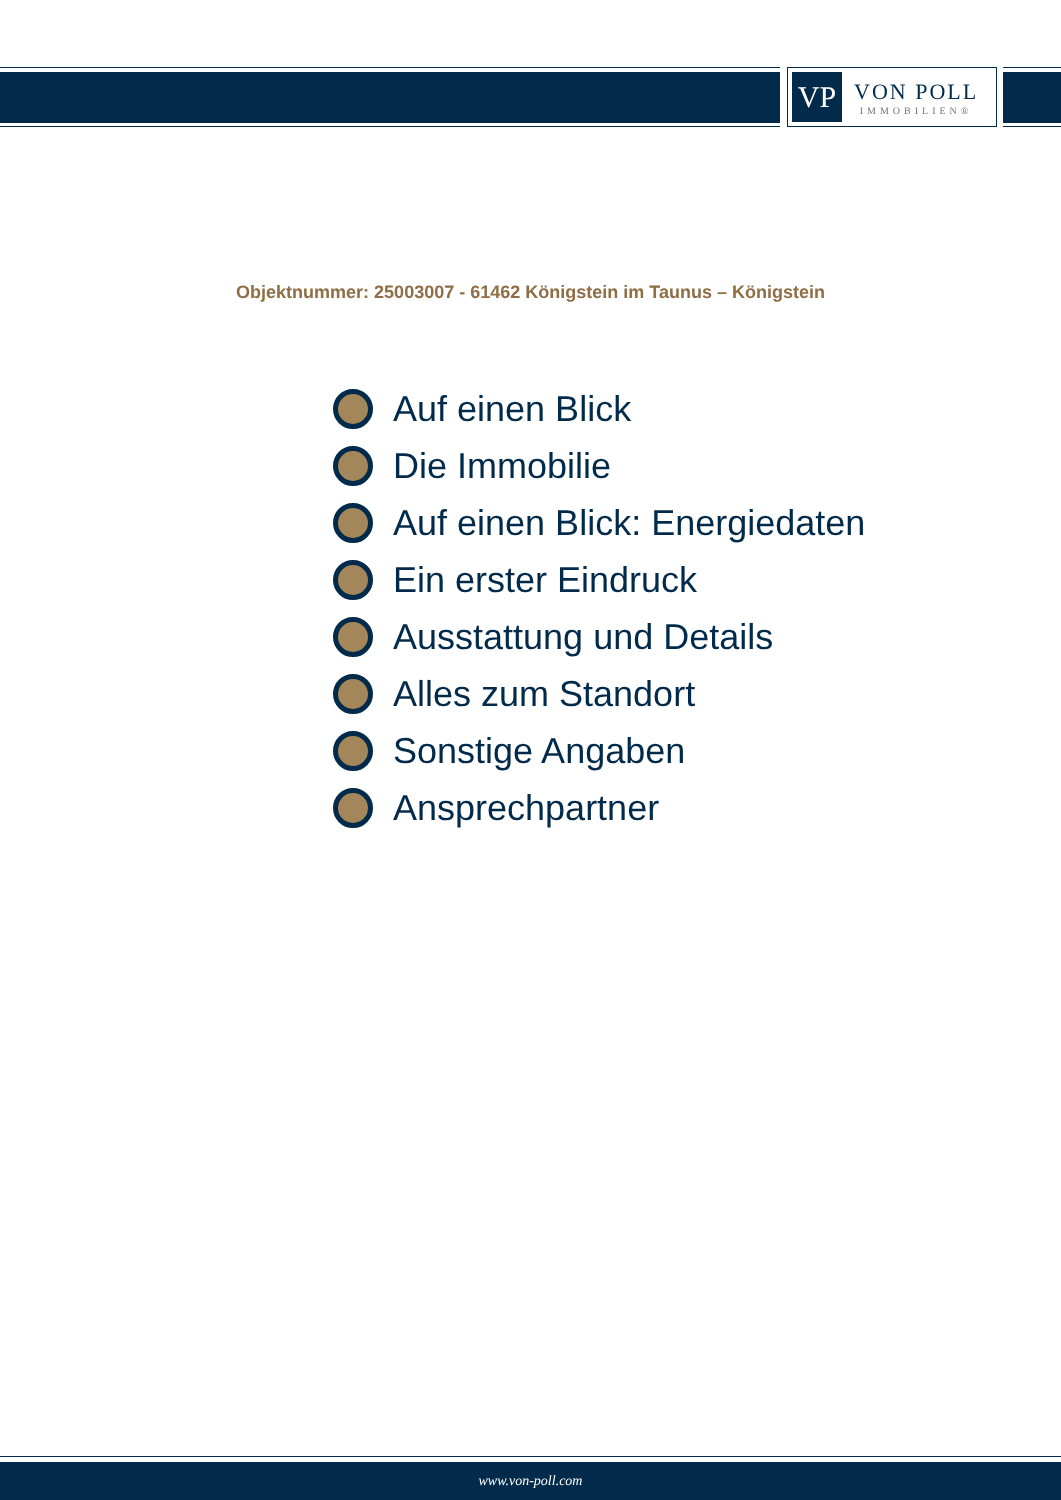VP
VON POLL
IMMOBILIEN®
Objektnummer: 25003007 - 61462 Königstein im Taunus – Königstein
Auf einen Blick
Die Immobilie
Auf einen Blick: Energiedaten
Ein erster Eindruck
Ausstattung und Details
Alles zum Standort
Sonstige Angaben
Ansprechpartner
www.von-poll.com